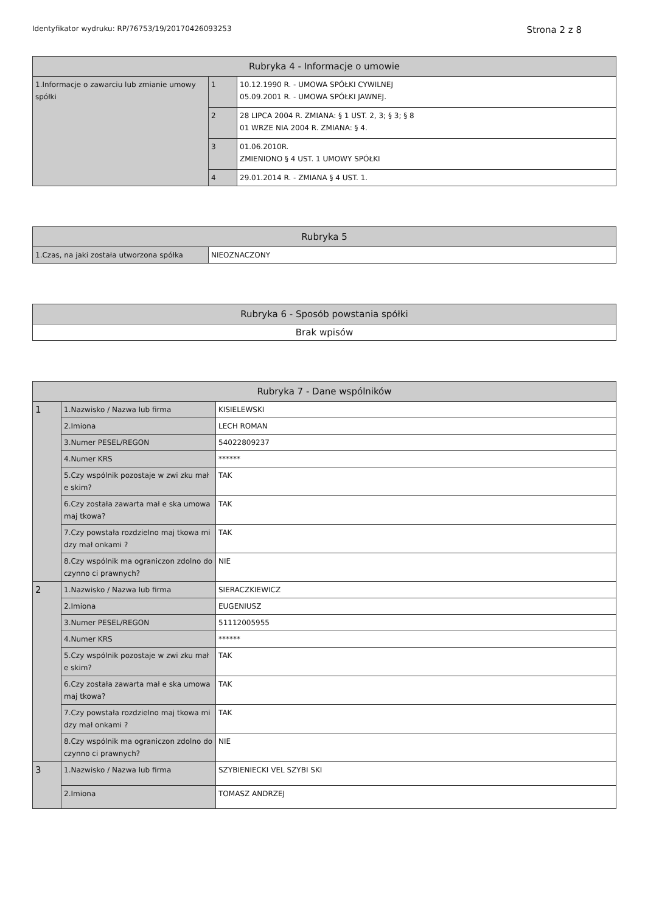Identyfikator wydruku: RP/76753/19/20170426093253 Strona 2 z 8
| Rubryka 4 - Informacje o umowie | | |
| --- | --- | --- |
| 1.Informacje o zawarciu lub zmianie umowy spółki | 1 | 10.12.1990 R. - UMOWA SPÓŁKI CYWILNEJ 05.09.2001 R. - UMOWA SPÓŁKI JAWNEJ. |
| | 2 | 28 LIPCA 2004 R. ZMIANA: § 1 UST. 2, 3; § 3; § 8 01 WRZE NIA 2004 R. ZMIANA: § 4. |
| | 3 | 01.06.2010R. ZMIENIONO § 4 UST. 1 UMOWY SPÓŁKI |
| | 4 | 29.01.2014 R. - ZMIANA § 4 UST. 1. |
| Rubryka 5 | |
| --- | --- |
| 1.Czas, na jaki została utworzona spółka | NIEOZNACZONY |
| Rubryka 6 - Sposób powstania spółki |
| --- |
| Brak wpisów |
| Rubryka 7 - Dane wspólników | | |
| --- | --- | --- |
| 1 | 1.Nazwisko / Nazwa lub firma | KISIELEWSKI |
| | 2.Imiona | LECH ROMAN |
| | 3.Numer PESEL/REGON | 54022809237 |
| | 4.Numer KRS | ****** |
| | 5.Czy wspólnik pozostaje w zwi zku mał e skim? | TAK |
| | 6.Czy została zawarta mał e ska umowa maj tkowa? | TAK |
| | 7.Czy powstała rozdzielno maj tkowa mi dzy mał onkami ? | TAK |
| | 8.Czy wspólnik ma ograniczon zdolno do czynno ci prawnych? | NIE |
| 2 | 1.Nazwisko / Nazwa lub firma | SIERACZKIEWICZ |
| | 2.Imiona | EUGENIUSZ |
| | 3.Numer PESEL/REGON | 51112005955 |
| | 4.Numer KRS | ****** |
| | 5.Czy wspólnik pozostaje w zwi zku mał e skim? | TAK |
| | 6.Czy została zawarta mał e ska umowa maj tkowa? | TAK |
| | 7.Czy powstała rozdzielno maj tkowa mi dzy mał onkami ? | TAK |
| | 8.Czy wspólnik ma ograniczon zdolno do czynno ci prawnych? | NIE |
| 3 | 1.Nazwisko / Nazwa lub firma | SZYBIENIECKI VEL SZYBI SKI |
| | 2.Imiona | TOMASZ ANDRZEJ |